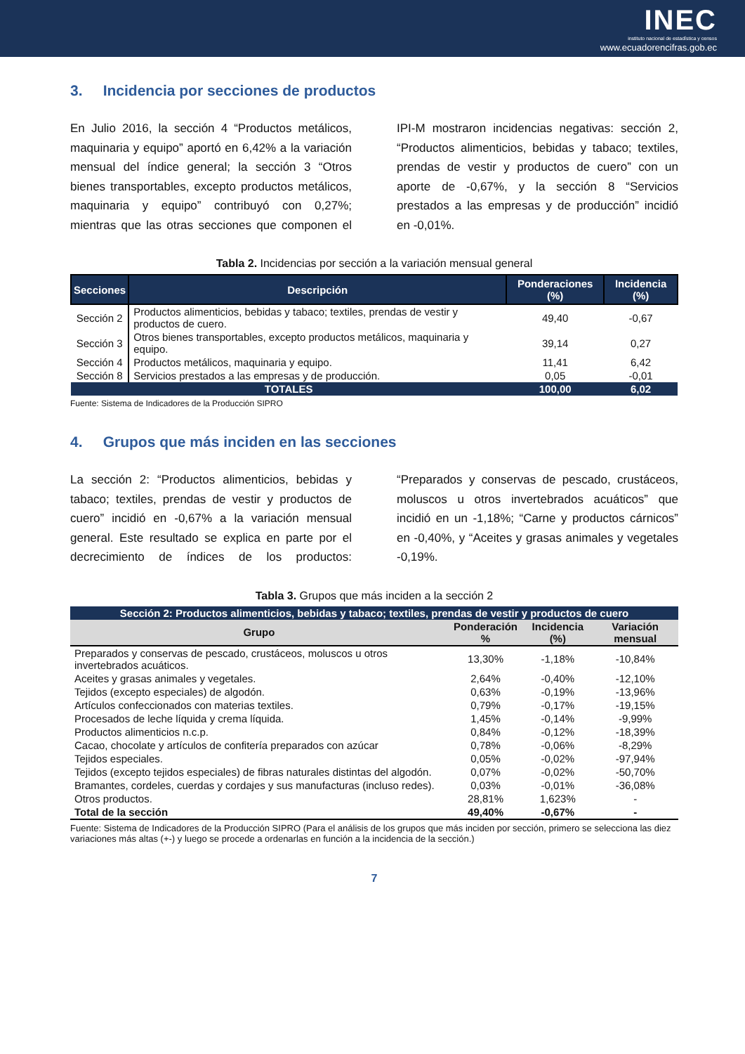INEC
instituto nacional de estadística y censos
www.ecuadorencifras.gob.ec
3. Incidencia por secciones de productos
En Julio 2016, la sección 4 “Productos metálicos, maquinaria y equipo” aportó en 6,42% a la variación mensual del índice general; la sección 3 “Otros bienes transportables, excepto productos metálicos, maquinaria y equipo” contribuyó con 0,27%; mientras que las otras secciones que componen el IPI-M mostraron incidencias negativas: sección 2, “Productos alimenticios, bebidas y tabaco; textiles, prendas de vestir y productos de cuero” con un aporte de -0,67%, y la sección 8 “Servicios prestados a las empresas y de producción” incidió en -0,01%.
Tabla 2. Incidencias por sección a la variación mensual general
| Secciones | Descripción | Ponderaciones (%) | Incidencia (%) |
| --- | --- | --- | --- |
| Sección 2 | Productos alimenticios, bebidas y tabaco; textiles, prendas de vestir y productos de cuero. | 49,40 | -0,67 |
| Sección 3 | Otros bienes transportables, excepto productos metálicos, maquinaria y equipo. | 39,14 | 0,27 |
| Sección 4 | Productos metálicos, maquinaria y equipo. | 11,41 | 6,42 |
| Sección 8 | Servicios prestados a las empresas y de producción. | 0,05 | -0,01 |
| TOTALES | | 100,00 | 6,02 |
Fuente: Sistema de Indicadores de la Producción SIPRO
4. Grupos que más inciden en las secciones
La sección 2: “Productos alimenticios, bebidas y tabaco; textiles, prendas de vestir y productos de cuero” incidió en -0,67% a la variación mensual general. Este resultado se explica en parte por el decrecimiento de índices de los productos: “Preparados y conservas de pescado, crustáceos, moluscos u otros invertebrados acuáticos” que incidió en un -1,18%; “Carne y productos cárnicos” en -0,40%, y “Aceites y grasas animales y vegetales -0,19%.
Tabla 3. Grupos que más inciden a la sección 2
| Sección 2: Productos alimenticios, bebidas y tabaco; textiles, prendas de vestir y productos de cuero | | | |
| --- | --- | --- | --- |
| Grupo | Ponderación % | Incidencia (%) | Variación mensual |
| Preparados y conservas de pescado, crustáceos, moluscos u otros invertebrados acuáticos. | 13,30% | -1,18% | -10,84% |
| Aceites y grasas animales y vegetales. | 2,64% | -0,40% | -12,10% |
| Tejidos (excepto especiales) de algodón. | 0,63% | -0,19% | -13,96% |
| Artículos confeccionados con materias textiles. | 0,79% | -0,17% | -19,15% |
| Procesados de leche líquida y crema líquida. | 1,45% | -0,14% | -9,99% |
| Productos alimenticios n.c.p. | 0,84% | -0,12% | -18,39% |
| Cacao, chocolate y artículos de confitería preparados con azúcar | 0,78% | -0,06% | -8,29% |
| Tejidos especiales. | 0,05% | -0,02% | -97,94% |
| Tejidos (excepto tejidos especiales) de fibras naturales distintas del algodón. | 0,07% | -0,02% | -50,70% |
| Bramantes, cordeles, cuerdas y cordajes y sus manufacturas (incluso redes). | 0,03% | -0,01% | -36,08% |
| Otros productos. | 28,81% | 1,623% | - |
| Total de la sección | 49,40% | -0,67% | - |
Fuente: Sistema de Indicadores de la Producción SIPRO (Para el análisis de los grupos que más inciden por sección, primero se selecciona las diez variaciones más altas (+-) y luego se procede a ordenarlas en función a la incidencia de la sección.)
7